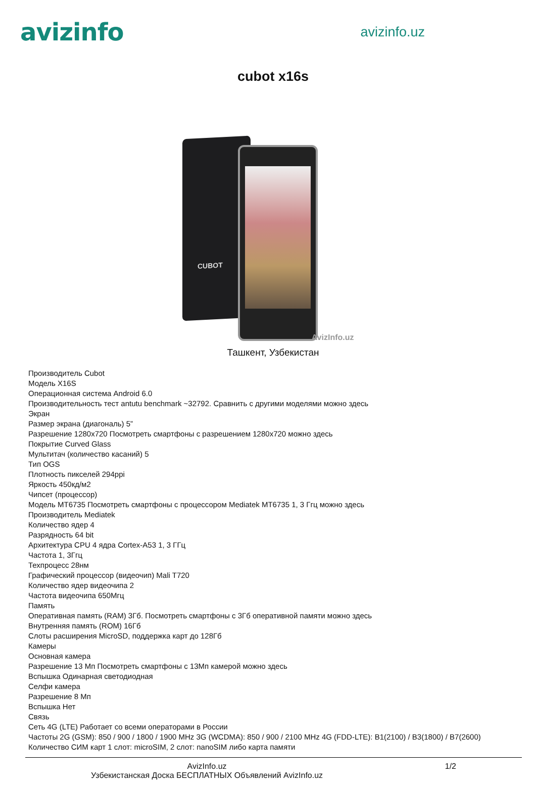avizinfo
avizinfo.uz
cubot x16s
CUBOT
AvizInfo.uz
Ташкент, Узбекистан
Производитель Cubot
Модель X16S
Операционная система Android 6.0
Производительность тест antutu benchmark ~32792. Сравнить с другими моделями можно здесь
Экран
Размер экрана (диагональ) 5”
Разрешение 1280x720 Посмотреть смартфоны с разрешением 1280x720 можно здесь
Покрытие Curved Glass
Мультитач (количество касаний) 5
Тип OGS
Плотность пикселей 294ppi
Яркость 450кд/м2
Чипсет (процессор)
Модель MT6735 Посмотреть смартфоны с процессором Mediatek MT6735 1, 3 Ггц можно здесь
Производитель Mediatek
Количество ядер 4
Разрядность 64 bit
Архитектура CPU 4 ядра Cortex-A53 1, 3 ГГц
Частота 1, 3Ггц
Техпроцесс 28нм
Графический процессор (видеочип) Mali T720
Количество ядер видеочипа 2
Частота видеочипа 650Мгц
Память
Оперативная память (RAM) 3Гб. Посмотреть смартфоны с 3Гб оперативной памяти можно здесь
Внутренняя память (ROM) 16Гб
Слоты расширения MicroSD, поддержка карт до 128Гб
Камеры
Основная камера
Разрешение 13 Мп Посмотреть смартфоны с 13Мп камерой можно здесь
Вспышка Одинарная светодиодная
Селфи камера
Разрешение 8 Мп
Вспышка Нет
Связь
Сеть 4G (LTE) Работает со всеми операторами в России
Частоты 2G (GSM): 850 / 900 / 1800 / 1900 MHz 3G (WCDMA): 850 / 900 / 2100 MHz 4G (FDD-LTE): B1(2100) / B3(1800) / B7(2600)
Количество СИМ карт 1 слот: microSIM, 2 слот: nanoSIM либо карта памяти
AvizInfo.uz
Узбекистанская Доска БЕСПЛАТНЫХ Объявлений AvizInfo.uz
1/2